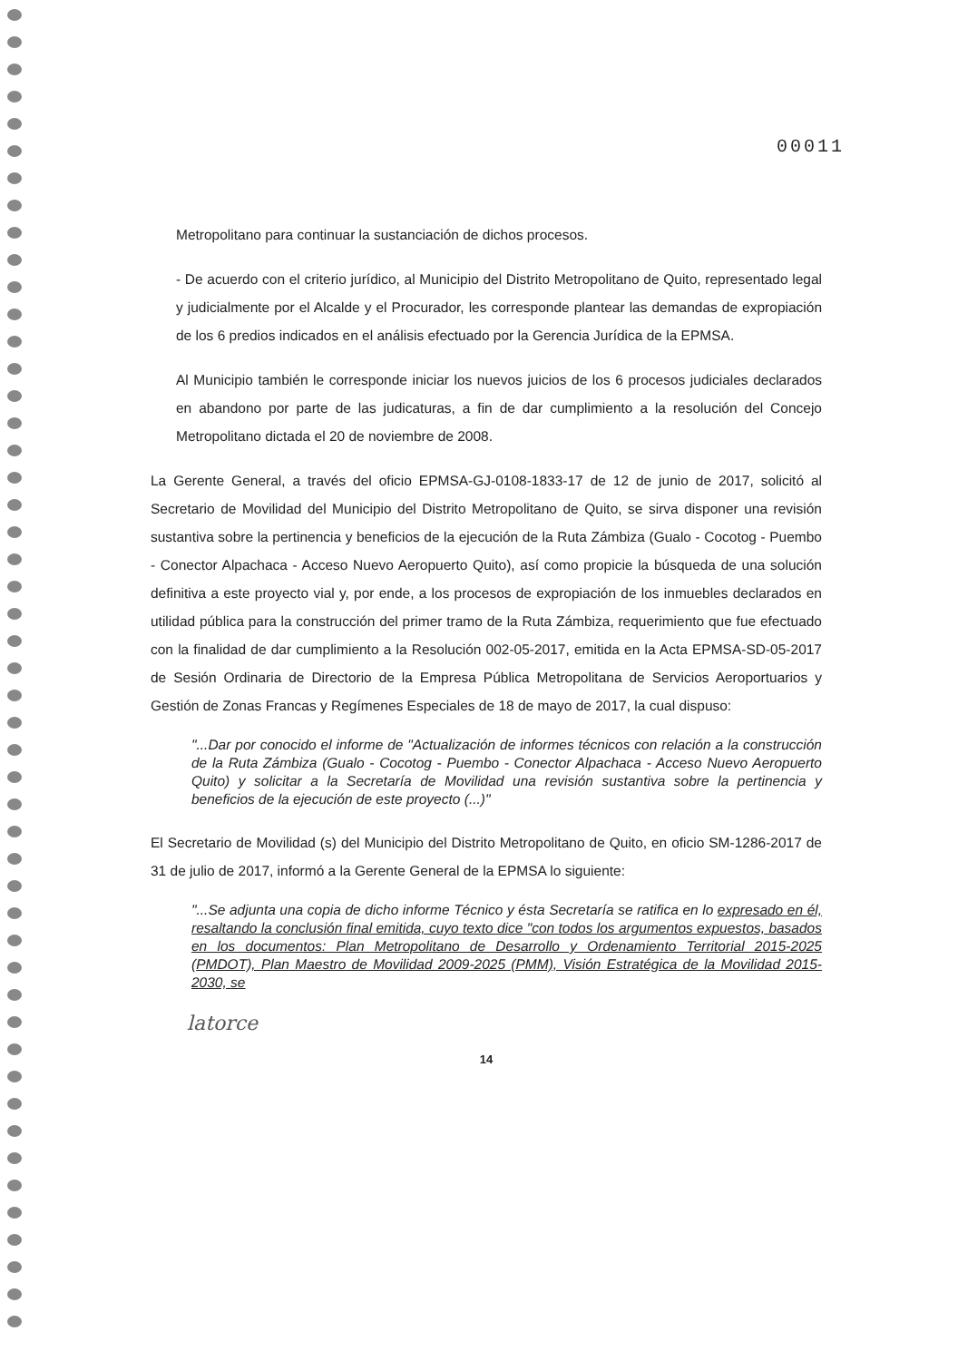00011
Metropolitano para continuar la sustanciación de dichos procesos.
- De acuerdo con el criterio jurídico, al Municipio del Distrito Metropolitano de Quito, representado legal y judicialmente por el Alcalde y el Procurador, les corresponde plantear las demandas de expropiación de los 6 predios indicados en el análisis efectuado por la Gerencia Jurídica de la EPMSA.
Al Municipio también le corresponde iniciar los nuevos juicios de los 6 procesos judiciales declarados en abandono por parte de las judicaturas, a fin de dar cumplimiento a la resolución del Concejo Metropolitano dictada el 20 de noviembre de 2008.
La Gerente General, a través del oficio EPMSA-GJ-0108-1833-17 de 12 de junio de 2017, solicitó al Secretario de Movilidad del Municipio del Distrito Metropolitano de Quito, se sirva disponer una revisión sustantiva sobre la pertinencia y beneficios de la ejecución de la Ruta Zámbiza (Gualo - Cocotog - Puembo - Conector Alpachaca - Acceso Nuevo Aeropuerto Quito), así como propicie la búsqueda de una solución definitiva a este proyecto vial y, por ende, a los procesos de expropiación de los inmuebles declarados en utilidad pública para la construcción del primer tramo de la Ruta Zámbiza, requerimiento que fue efectuado con la finalidad de dar cumplimiento a la Resolución 002-05-2017, emitida en la Acta EPMSA-SD-05-2017 de Sesión Ordinaria de Directorio de la Empresa Pública Metropolitana de Servicios Aeroportuarios y Gestión de Zonas Francas y Regímenes Especiales de 18 de mayo de 2017, la cual dispuso:
"...Dar por conocido el informe de "Actualización de informes técnicos con relación a la construcción de la Ruta Zámbiza (Gualo - Cocotog - Puembo - Conector Alpachaca - Acceso Nuevo Aeropuerto Quito) y solicitar a la Secretaría de Movilidad una revisión sustantiva sobre la pertinencia y beneficios de la ejecución de este proyecto (...)"
El Secretario de Movilidad (s) del Municipio del Distrito Metropolitano de Quito, en oficio SM-1286-2017 de 31 de julio de 2017, informó a la Gerente General de la EPMSA lo siguiente:
"...Se adjunta una copia de dicho informe Técnico y ésta Secretaría se ratifica en lo expresado en él, resaltando la conclusión final emitida, cuyo texto dice "con todos los argumentos expuestos, basados en los documentos: Plan Metropolitano de Desarrollo y Ordenamiento Territorial 2015-2025 (PMDOT), Plan Maestro de Movilidad 2009-2025 (PMM), Visión Estratégica de la Movilidad 2015-2030, se
latorce
14